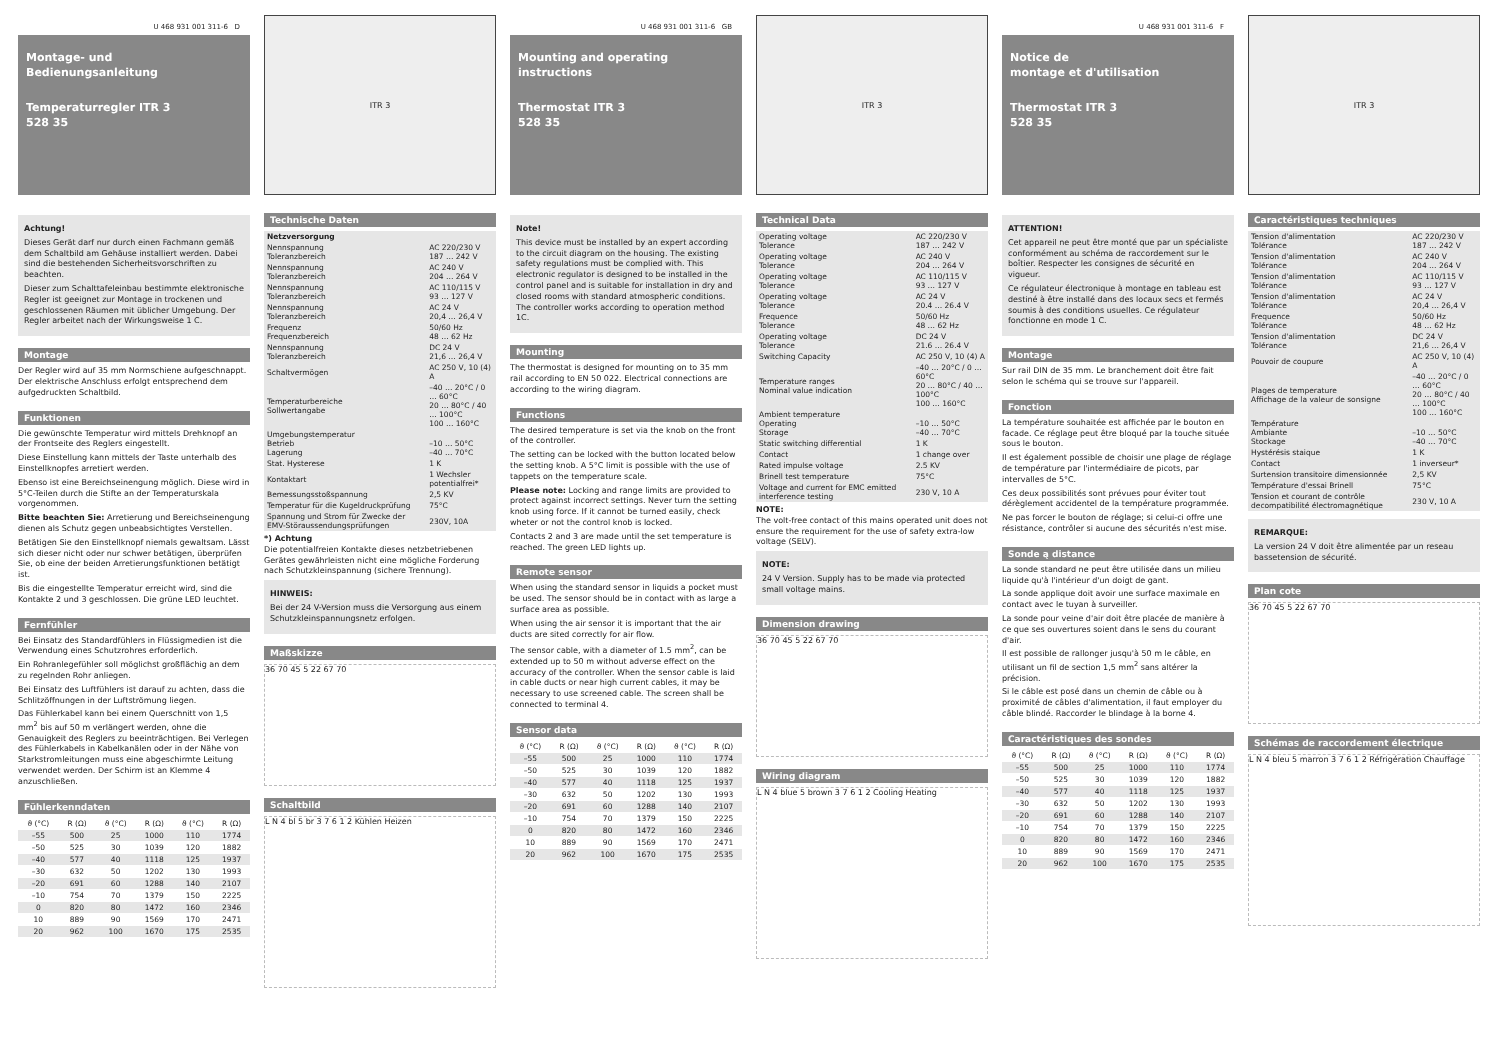U 468 931 001 311-6 D
Montage- und Bedienungsanleitung
Temperaturregler ITR 3
528 35
Achtung!
Dieses Gerät darf nur durch einen Fachmann gemäß dem Schaltbild am Gehäuse installiert werden. Dabei sind die bestehenden Sicherheitsvorschriften zu beachten.
Dieser zum Schalttafeleinbau bestimmte elektronische Regler ist geeignet zur Montage in trockenen und geschlossenen Räumen mit üblicher Umgebung. Der Regler arbeitet nach der Wirkungsweise 1 C.
Montage
Der Regler wird auf 35 mm Normschiene aufgeschnappt. Der elektrische Anschluss erfolgt entsprechend dem aufgedruckten Schaltbild.
Funktionen
Die gewünschte Temperatur wird mittels Drehknopf an der Frontseite des Reglers eingestellt.
Diese Einstellung kann mittels der Taste unterhalb des Einstellknopfes arretiert werden.
Ebenso ist eine Bereichseinengung möglich. Diese wird in 5°C-Teilen durch die Stifte an der Temperaturskala vorgenommen.
Bitte beachten Sie: Arretierung und Bereichseinengung dienen als Schutz gegen unbeabsichtigtes Verstellen.
Betätigen Sie den Einstellknopf niemals gewaltsam. Lässt sich dieser nicht oder nur schwer betätigen, überprüfen Sie, ob eine der beiden Arretierungsfunktionen betätigt ist.
Bis die eingestellte Temperatur erreicht wird, sind die Kontakte 2 und 3 geschlossen. Die grüne LED leuchtet.
Fernfühler
Bei Einsatz des Standardfühlers in Flüssigmedien ist die Verwendung eines Schutzrohres erforderlich.
Ein Rohranlegefühler soll möglichst großflächig an dem zu regelnden Rohr anliegen.
Bei Einsatz des Luftfühlers ist darauf zu achten, dass die Schlitzöffnungen in der Luftströmung liegen.
Das Fühlerkabel kann bei einem Querschnitt von 1,5 mm<sup>2</sup> bis auf 50 m verlängert werden, ohne die Genauigkeit des Reglers zu beeinträchtigen. Bei Verlegen des Fühlerkabels in Kabelkanälen oder in der Nähe von Starkstromleitungen muss eine abgeschirmte Leitung verwendet werden. Der Schirm ist an Klemme 4 anzuschließen.
Fühlerkenndaten
| ϑ (°C) | R (Ω) | ϑ (°C) | R (Ω) | ϑ (°C) | R (Ω) |
| --- | --- | --- | --- | --- | --- |
| –55 | 500 | 25 | 1000 | 110 | 1774 |
| –50 | 525 | 30 | 1039 | 120 | 1882 |
| –40 | 577 | 40 | 1118 | 125 | 1937 |
| –30 | 632 | 50 | 1202 | 130 | 1993 |
| –20 | 691 | 60 | 1288 | 140 | 2107 |
| –10 | 754 | 70 | 1379 | 150 | 2225 |
| 0 | 820 | 80 | 1472 | 160 | 2346 |
| 10 | 889 | 90 | 1569 | 170 | 2471 |
| 20 | 962 | 100 | 1670 | 175 | 2535 |
ITR 3
Technische Daten
| Netzversorgung | |
| Nennspannung Toleranzbereich | AC 220/230 V 187 … 242 V |
| Nennspannung Toleranzbereich | AC 240 V 204 … 264 V |
| Nennspannung Toleranzbereich | AC 110/115 V 93 … 127 V |
| Nennspannung Toleranzbereich | AC 24 V 20,4 … 26,4 V |
| Frequenz Frequenzbereich | 50/60 Hz 48 … 62 Hz |
| Nennspannung Toleranzbereich | DC 24 V 21,6 … 26,4 V |
| Schaltvermögen | AC 250 V, 10 (4) A |
| Temperaturbereiche Sollwertangabe | –40 … 20°C / 0 … 60°C 20 … 80°C / 40 … 100°C 100 … 160°C |
| Umgebungstemperatur Betrieb Lagerung | –10 … 50°C –40 … 70°C |
| Stat. Hysterese | 1 K |
| Kontaktart | 1 Wechsler potentialfrei* |
| Bemessungsstoßspannung | 2,5 KV |
| Temperatur für die Kugeldruckprüfung | 75°C |
| Spannung und Strom für Zwecke der EMV-Störaussendungsprüfungen | 230V, 10A |
*) Achtung
Die potentialfreien Kontakte dieses netzbetriebenen Gerätes gewährleisten nicht eine mögliche Forderung nach Schutzkleinspannung (sichere Trennung).
HINWEIS:
Bei der 24 V-Version muss die Versorgung aus einem Schutzkleinspannungsnetz erfolgen.
Maßskizze
36 70 45 5 22 67 70
Schaltbild
L N 4 bl 5 br 3 7 6 1 2 Kühlen Heizen
U 468 931 001 311-6 GB
Mounting and operating instructions
Thermostat ITR 3
528 35
Note!
This device must be installed by an expert according to the circuit diagram on the housing. The existing safety regulations must be complied with. This electronic regulator is designed to be installed in the control panel and is suitable for installation in dry and closed rooms with standard atmospheric conditions. The controller works according to operation method 1C.
Mounting
The thermostat is designed for mounting on to 35 mm rail according to EN 50 022. Electrical connections are according to the wiring diagram.
Functions
The desired temperature is set via the knob on the front of the controller.
The setting can be locked with the button located below the setting knob. A 5°C limit is possible with the use of tappets on the temperature scale.
Please note: Locking and range limits are provided to protect against incorrect settings. Never turn the setting knob using force. If it cannot be turned easily, check wheter or not the control knob is locked.
Contacts 2 and 3 are made until the set temperature is reached. The green LED lights up.
Remote sensor
When using the standard sensor in liquids a pocket must be used. The sensor should be in contact with as large a surface area as possible.
When using the air sensor it is important that the air ducts are sited correctly for air flow.
The sensor cable, with a diameter of 1.5 mm<sup>2</sup>, can be extended up to 50 m without adverse effect on the accuracy of the controller. When the sensor cable is laid in cable ducts or near high current cables, it may be necessary to use screened cable. The screen shall be connected to terminal 4.
Sensor data
| ϑ (°C) | R (Ω) | ϑ (°C) | R (Ω) | ϑ (°C) | R (Ω) |
| --- | --- | --- | --- | --- | --- |
| –55 | 500 | 25 | 1000 | 110 | 1774 |
| –50 | 525 | 30 | 1039 | 120 | 1882 |
| –40 | 577 | 40 | 1118 | 125 | 1937 |
| –30 | 632 | 50 | 1202 | 130 | 1993 |
| –20 | 691 | 60 | 1288 | 140 | 2107 |
| –10 | 754 | 70 | 1379 | 150 | 2225 |
| 0 | 820 | 80 | 1472 | 160 | 2346 |
| 10 | 889 | 90 | 1569 | 170 | 2471 |
| 20 | 962 | 100 | 1670 | 175 | 2535 |
ITR 3
Technical Data
| Operating voltage Tolerance | AC 220/230 V 187 … 242 V |
| Operating voltage Tolerance | AC 240 V 204 … 264 V |
| Operating voltage Tolerance | AC 110/115 V 93 … 127 V |
| Operating voltage Tolerance | AC 24 V 20.4 … 26.4 V |
| Frequence Tolerance | 50/60 Hz 48 … 62 Hz |
| Operating voltage Tolerance | DC 24 V 21.6 … 26.4 V |
| Switching Capacity | AC 250 V, 10 (4) A |
| Temperature ranges Nominal value indication | –40 … 20°C / 0 … 60°C 20 … 80°C / 40 … 100°C 100 … 160°C |
| Ambient temperature Operating Storage | –10 … 50°C –40 … 70°C |
| Static switching differential | 1 K |
| Contact | 1 change over |
| Rated impulse voltage | 2.5 KV |
| Brinell test temperature | 75°C |
| Voltage and current for EMC emitted interference testing | 230 V, 10 A |
NOTE:
The volt-free contact of this mains operated unit does not ensure the requirement for the use of safety extra-low voltage (SELV).
NOTE:
24 V Version. Supply has to be made via protected small voltage mains.
Dimension drawing
36 70 45 5 22 67 70
Wiring diagram
L N 4 blue 5 brown 3 7 6 1 2 Cooling Heating
U 468 931 001 311-6 F
Notice de
montage et d'utilisation
Thermostat ITR 3
528 35
ATTENTION!
Cet appareil ne peut être monté que par un spécialiste conformément au schéma de raccordement sur le boîtier. Respecter les consignes de sécurité en vigueur.
Ce régulateur électronique à montage en tableau est destiné à être installé dans des locaux secs et fermés soumis à des conditions usuelles. Ce régulateur fonctionne en mode 1 C.
Montage
Sur rail DIN de 35 mm. Le branchement doit être fait selon le schéma qui se trouve sur l'appareil.
Fonction
La température souhaitée est affichée par le bouton en facade. Ce réglage peut être bloqué par la touche située sous le bouton.
Il est également possible de choisir une plage de réglage de température par l'intermédiaire de picots, par intervalles de 5°C.
Ces deux possibilités sont prévues pour éviter tout dérèglement accidentel de la température programmée.
Ne pas forcer le bouton de réglage; si celui-ci offre une résistance, contrôler si aucune des sécurités n'est mise.
Sonde ą distance
La sonde standard ne peut être utilisée dans un milieu liquide qu'à l'intérieur d'un doigt de gant.
La sonde applique doit avoir une surface maximale en contact avec le tuyan à surveiller.
La sonde pour veine d'air doit être placée de manière à ce que ses ouvertures soient dans le sens du courant d'air.
Il est possible de rallonger jusqu'à 50 m le câble, en utilisant un fil de section 1,5 mm<sup>2</sup> sans altérer la précision.
Si le câble est posé dans un chemin de câble ou à proximité de câbles d'alimentation, il faut employer du câble blindé. Raccorder le blindage à la borne 4.
Caractéristiques des sondes
| ϑ (°C) | R (Ω) | ϑ (°C) | R (Ω) | ϑ (°C) | R (Ω) |
| --- | --- | --- | --- | --- | --- |
| –55 | 500 | 25 | 1000 | 110 | 1774 |
| –50 | 525 | 30 | 1039 | 120 | 1882 |
| –40 | 577 | 40 | 1118 | 125 | 1937 |
| –30 | 632 | 50 | 1202 | 130 | 1993 |
| –20 | 691 | 60 | 1288 | 140 | 2107 |
| –10 | 754 | 70 | 1379 | 150 | 2225 |
| 0 | 820 | 80 | 1472 | 160 | 2346 |
| 10 | 889 | 90 | 1569 | 170 | 2471 |
| 20 | 962 | 100 | 1670 | 175 | 2535 |
ITR 3
Caractéristiques techniques
| Tension d'alimentation Tolérance | AC 220/230 V 187 … 242 V |
| Tension d'alimentation Tolérance | AC 240 V 204 … 264 V |
| Tension d'alimentation Tolérance | AC 110/115 V 93 … 127 V |
| Tension d'alimentation Tolérance | AC 24 V 20,4 … 26,4 V |
| Frequence Tolérance | 50/60 Hz 48 … 62 Hz |
| Tension d'alimentation Tolérance | DC 24 V 21,6 … 26,4 V |
| Pouvoir de coupure | AC 250 V, 10 (4) A |
| Plages de temperature Affichage de la valeur de sonsigne | –40 … 20°C / 0 … 60°C 20 … 80°C / 40 … 100°C 100 … 160°C |
| Température Ambiante Stockage | –10 … 50°C –40 … 70°C |
| Hystérésis staique | 1 K |
| Contact | 1 inverseur* |
| Surtension transitoire dimensionnée | 2,5 KV |
| Température d'essai Brinell | 75°C |
| Tension et courant de contrôle decompatibilité électromagnétique | 230 V, 10 A |
REMARQUE:
La version 24 V doit être alimentée par un reseau bassetension de sécurité.
Plan cote
36 70 45 5 22 67 70
Schémas de raccordement électrique
L N 4 bleu 5 marron 3 7 6 1 2 Réfrigération Chauffage